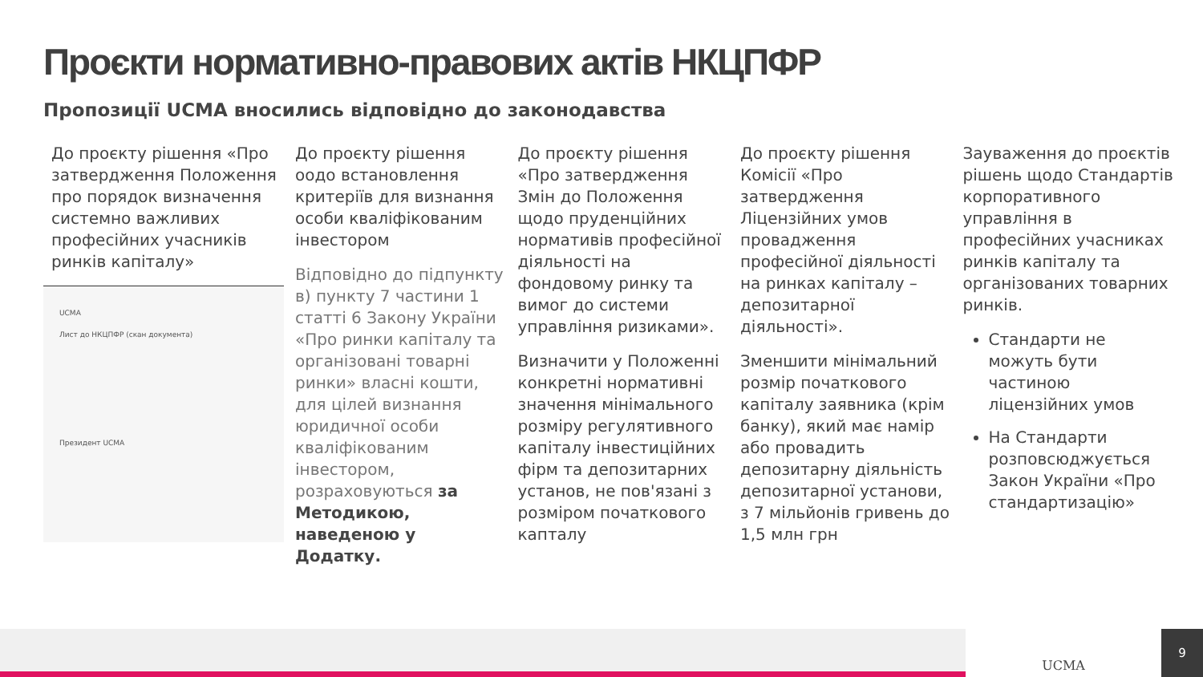Проєкти нормативно-правових актів НКЦПФР
Пропозиції UCMA вносились відповідно до законодавства
До проєкту рішення «Про затвердження Положення про порядок визначення системно важливих професійних учасників ринків капіталу»
UCMA
Лист до НКЦПФР (скан документа)
Президент UCMA
До проєкту рішення оодо встановлення критеріїв для визнання особи кваліфікованим інвестором
Відповідно до підпункту в) пункту 7 частини 1 статті 6 Закону України «Про ринки капіталу та організовані товарні ринки» власні кошти, для цілей визнання юридичної особи кваліфікованим інвестором, розраховуються за Методикою, наведеною у Додатку.
До проєкту рішення «Про затвердження Змін до Положення щодо пруденційних нормативів професійної діяльності на фондовому ринку та вимог до системи управління ризиками».
Визначити у Положенні конкретні нормативні значення мінімального розміру регулятивного капіталу інвестиційних фірм та депозитарних установ, не пов'язані з розміром початкового капталу
До проєкту рішення Комісії «Про затвердження Ліцензійних умов провадження професійної діяльності на ринках капіталу – депозитарної діяльності».
Зменшити мінімальний розмір початкового капіталу заявника (крім банку), який має намір або провадить депозитарну діяльність депозитарної установи, з 7 мільйонів гривень до 1,5 млн грн
Зауваження до проєктів рішень щодо Стандартів корпоративного управління в професійних учасниках ринків капіталу та організованих товарних ринків.
Стандарти не можуть бути частиною ліцензійних умов
На Стандарти розповсюджується Закон України «Про стандартизацію»
UCMA 9